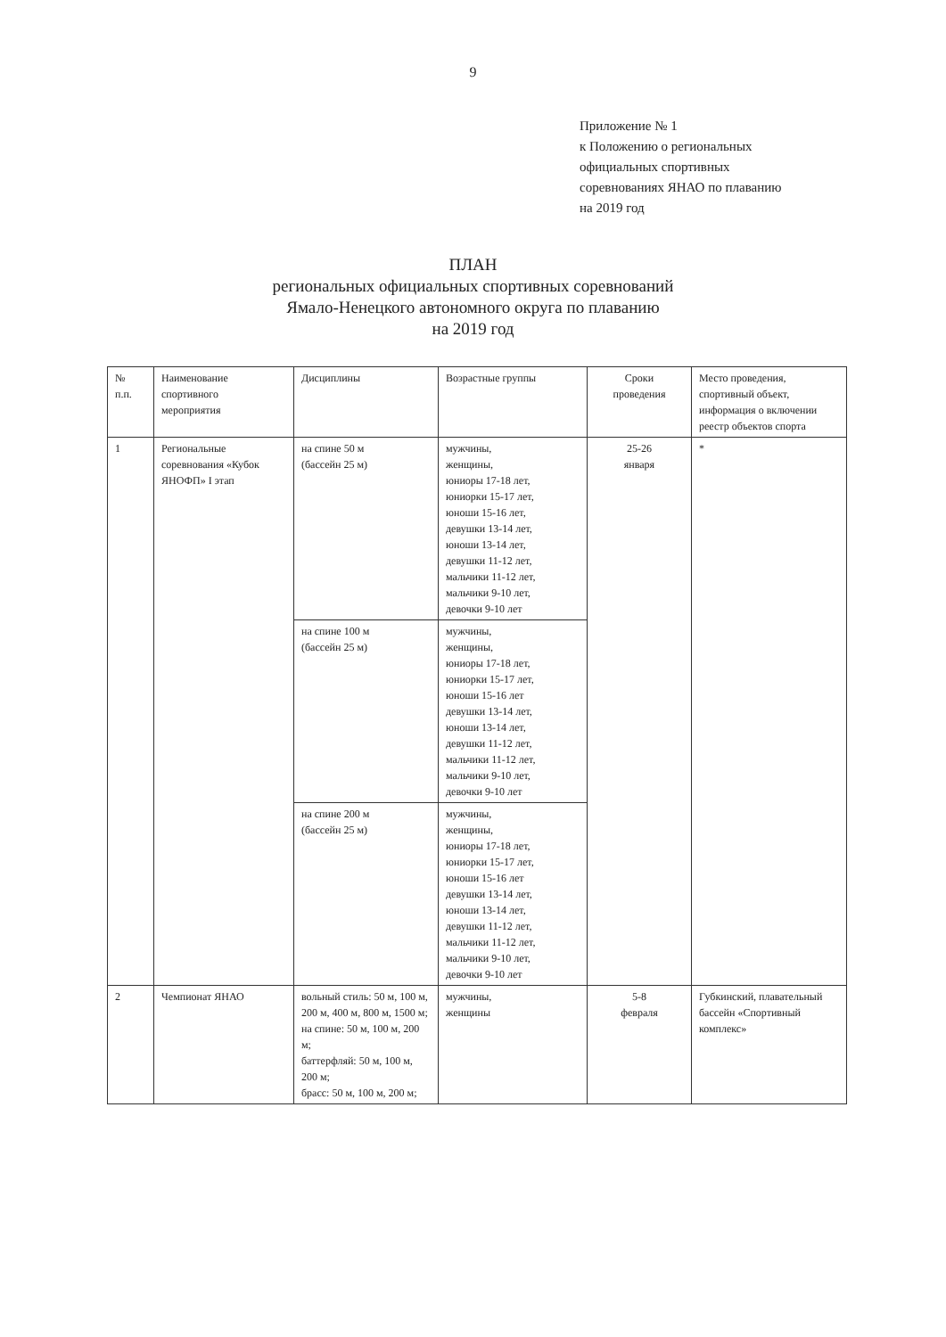9
Приложение № 1
к Положению о региональных
официальных спортивных
соревнованиях ЯНАО по плаванию
на 2019 год
ПЛАН
региональных официальных спортивных соревнований
Ямало-Ненецкого автономного округа по плаванию
на 2019 год
| № п.п. | Наименование спортивного мероприятия | Дисциплины | Возрастные группы | Сроки проведения | Место проведения, спортивный объект, информация о включении реестр объектов спорта |
| 1 | Региональные соревнования «Кубок ЯНОФП» I этап | на спине 50 м (бассейн 25 м) | мужчины, женщины, юниоры 17-18 лет, юниорки 15-17 лет, юноши 15-16 лет, девушки 13-14 лет, юноши 13-14 лет, девушки 11-12 лет, мальчики 11-12 лет, мальчики 9-10 лет, девочки 9-10 лет | 25-26 января | * |
| | | на спине 100 м (бассейн 25 м) | мужчины, женщины, юниоры 17-18 лет, юниорки 15-17 лет, юноши 15-16 лет девушки 13-14 лет, юноши 13-14 лет, девушки 11-12 лет, мальчики 11-12 лет, мальчики 9-10 лет, девочки 9-10 лет | | |
| | | на спине 200 м (бассейн 25 м) | мужчины, женщины, юниоры 17-18 лет, юниорки 15-17 лет, юноши 15-16 лет девушки 13-14 лет, юноши 13-14 лет, девушки 11-12 лет, мальчики 11-12 лет, мальчики 9-10 лет, девочки 9-10 лет | | |
| 2 | Чемпионат ЯНАО | вольный стиль: 50 м, 100 м, 200 м, 400 м, 800 м, 1500 м; на спине: 50 м, 100 м, 200 м; баттерфляй: 50 м, 100 м, 200 м; брасс: 50 м, 100 м, 200 м; | мужчины, женщины | 5-8 февраля | Губкинский, плавательный бассейн «Спортивный комплекс» |